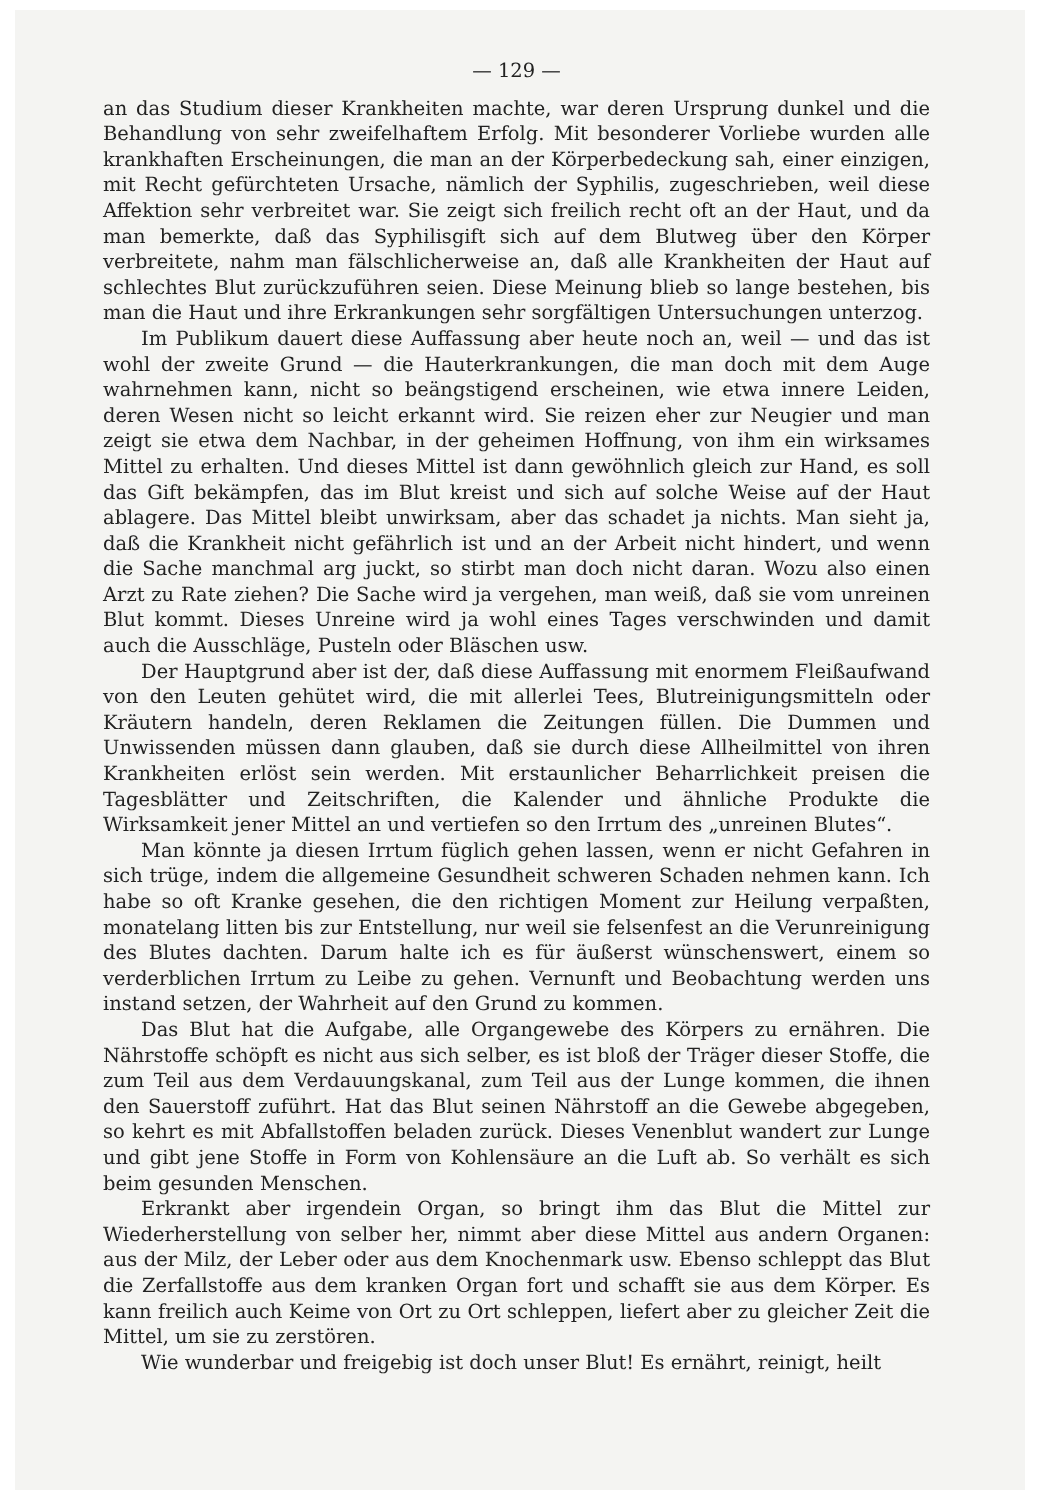— 129 —
an das Studium dieser Krankheiten machte, war deren Ursprung dunkel und die Behandlung von sehr zweifelhaftem Erfolg. Mit besonderer Vorliebe wurden alle krankhaften Erscheinungen, die man an der Körperbedeckung sah, einer einzigen, mit Recht gefürchteten Ursache, nämlich der Syphilis, zugeschrieben, weil diese Affektion sehr verbreitet war. Sie zeigt sich freilich recht oft an der Haut, und da man bemerkte, daß das Syphilisgift sich auf dem Blutweg über den Körper verbreitete, nahm man fälschlicherweise an, daß alle Krankheiten der Haut auf schlechtes Blut zurückzuführen seien. Diese Meinung blieb so lange bestehen, bis man die Haut und ihre Erkrankungen sehr sorgfältigen Untersuchungen unterzog.
Im Publikum dauert diese Auffassung aber heute noch an, weil — und das ist wohl der zweite Grund — die Hauterkrankungen, die man doch mit dem Auge wahrnehmen kann, nicht so beängstigend erscheinen, wie etwa innere Leiden, deren Wesen nicht so leicht erkannt wird. Sie reizen eher zur Neugier und man zeigt sie etwa dem Nachbar, in der geheimen Hoffnung, von ihm ein wirksames Mittel zu erhalten. Und dieses Mittel ist dann gewöhnlich gleich zur Hand, es soll das Gift bekämpfen, das im Blut kreist und sich auf solche Weise auf der Haut ablagere. Das Mittel bleibt unwirksam, aber das schadet ja nichts. Man sieht ja, daß die Krankheit nicht gefährlich ist und an der Arbeit nicht hindert, und wenn die Sache manchmal arg juckt, so stirbt man doch nicht daran. Wozu also einen Arzt zu Rate ziehen? Die Sache wird ja vergehen, man weiß, daß sie vom unreinen Blut kommt. Dieses Unreine wird ja wohl eines Tages verschwinden und damit auch die Ausschläge, Pusteln oder Bläschen usw.
Der Hauptgrund aber ist der, daß diese Auffassung mit enormem Fleißaufwand von den Leuten gehütet wird, die mit allerlei Tees, Blutreinigungsmitteln oder Kräutern handeln, deren Reklamen die Zeitungen füllen. Die Dummen und Unwissenden müssen dann glauben, daß sie durch diese Allheilmittel von ihren Krankheiten erlöst sein werden. Mit erstaunlicher Beharrlichkeit preisen die Tagesblätter und Zeitschriften, die Kalender und ähnliche Produkte die Wirksamkeit jener Mittel an und vertiefen so den Irrtum des „unreinen Blutes“.
Man könnte ja diesen Irrtum füglich gehen lassen, wenn er nicht Gefahren in sich trüge, indem die allgemeine Gesundheit schweren Schaden nehmen kann. Ich habe so oft Kranke gesehen, die den richtigen Moment zur Heilung verpaßten, monatelang litten bis zur Entstellung, nur weil sie felsenfest an die Verunreinigung des Blutes dachten. Darum halte ich es für äußerst wünschenswert, einem so verderblichen Irrtum zu Leibe zu gehen. Vernunft und Beobachtung werden uns instand setzen, der Wahrheit auf den Grund zu kommen.
Das Blut hat die Aufgabe, alle Organgewebe des Körpers zu ernähren. Die Nährstoffe schöpft es nicht aus sich selber, es ist bloß der Träger dieser Stoffe, die zum Teil aus dem Verdauungskanal, zum Teil aus der Lunge kommen, die ihnen den Sauerstoff zuführt. Hat das Blut seinen Nährstoff an die Gewebe abgegeben, so kehrt es mit Abfallstoffen beladen zurück. Dieses Venenblut wandert zur Lunge und gibt jene Stoffe in Form von Kohlensäure an die Luft ab. So verhält es sich beim gesunden Menschen.
Erkrankt aber irgendein Organ, so bringt ihm das Blut die Mittel zur Wiederherstellung von selber her, nimmt aber diese Mittel aus andern Organen: aus der Milz, der Leber oder aus dem Knochenmark usw. Ebenso schleppt das Blut die Zerfallstoffe aus dem kranken Organ fort und schafft sie aus dem Körper. Es kann freilich auch Keime von Ort zu Ort schleppen, liefert aber zu gleicher Zeit die Mittel, um sie zu zerstören.
Wie wunderbar und freigebig ist doch unser Blut! Es ernährt, reinigt, heilt